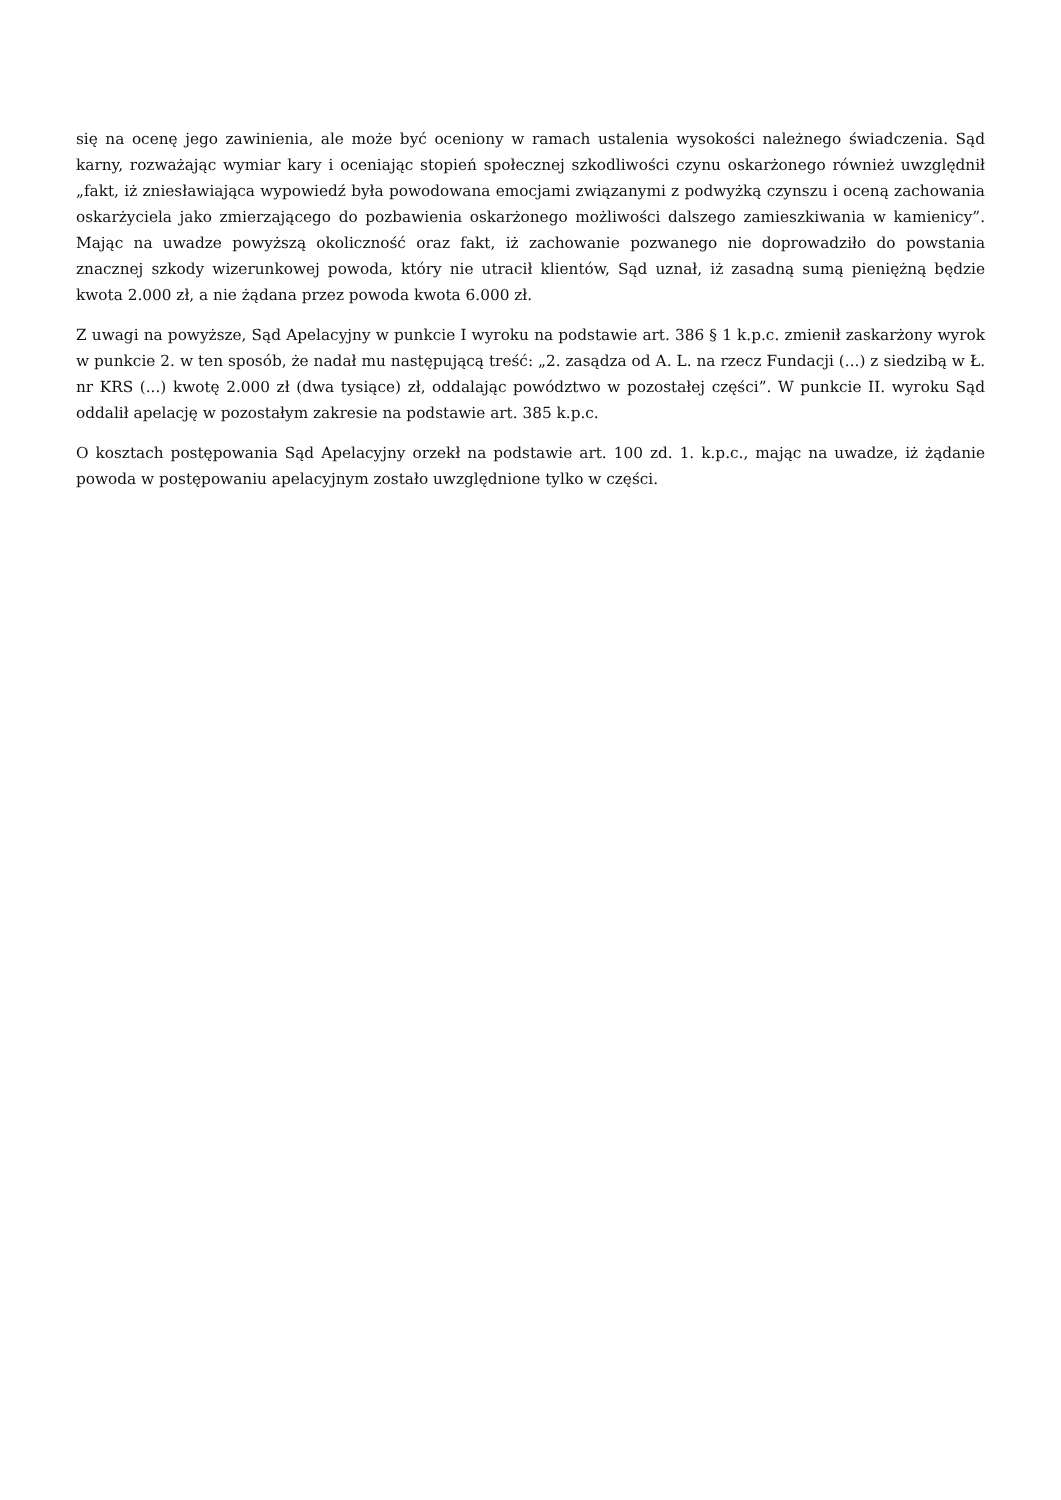się na ocenę jego zawinienia, ale może być oceniony w ramach ustalenia wysokości należnego świadczenia. Sąd karny, rozważając wymiar kary i oceniając stopień społecznej szkodliwości czynu oskarżonego również uwzględnił „fakt, iż zniesławiająca wypowiedź była powodowana emocjami związanymi z podwyżką czynszu i oceną zachowania oskarżyciela jako zmierzającego do pozbawienia oskarżonego możliwości dalszego zamieszkiwania w kamienicy”. Mając na uwadze powyższą okoliczność oraz fakt, iż zachowanie pozwanego nie doprowadziło do powstania znacznej szkody wizerunkowej powoda, który nie utracił klientów, Sąd uznał, iż zasadną sumą pieniężną będzie kwota 2.000 zł, a nie żądana przez powoda kwota 6.000 zł.
Z uwagi na powyższe, Sąd Apelacyjny w punkcie I wyroku na podstawie art. 386 § 1 k.p.c. zmienił zaskarżony wyrok w punkcie 2. w ten sposób, że nadał mu następującą treść: „2. zasądza od A. L. na rzecz Fundacji (...) z siedzibą w Ł. nr KRS (...) kwotę 2.000 zł (dwa tysiące) zł, oddalając powództwo w pozostałej części”. W punkcie II. wyroku Sąd oddalił apelację w pozostałym zakresie na podstawie art. 385 k.p.c.
O kosztach postępowania Sąd Apelacyjny orzekł na podstawie art. 100 zd. 1. k.p.c., mając na uwadze, iż żądanie powoda w postępowaniu apelacyjnym zostało uwzględnione tylko w części.